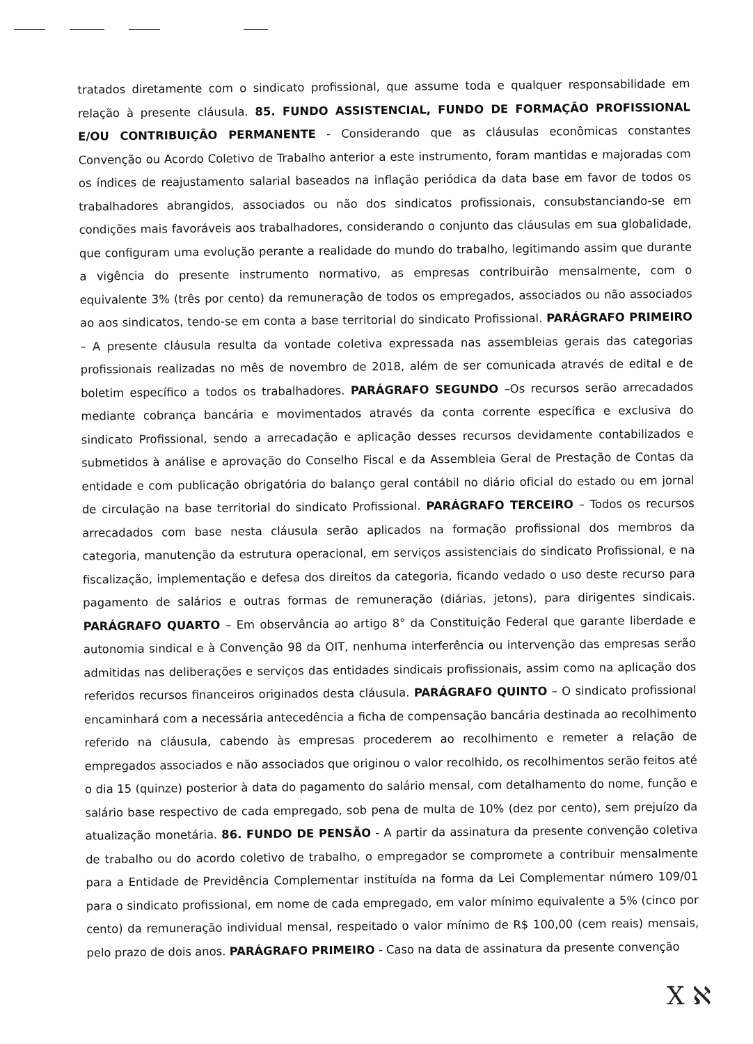tratados diretamente com o sindicato profissional, que assume toda e qualquer responsabilidade em relação à presente cláusula. 85. FUNDO ASSISTENCIAL, FUNDO DE FORMAÇÃO PROFISSIONAL E/OU CONTRIBUIÇÃO PERMANENTE - Considerando que as cláusulas econômicas constantes Convenção ou Acordo Coletivo de Trabalho anterior a este instrumento, foram mantidas e majoradas com os índices de reajustamento salarial baseados na inflação periódica da data base em favor de todos os trabalhadores abrangidos, associados ou não dos sindicatos profissionais, consubstanciando-se em condições mais favoráveis aos trabalhadores, considerando o conjunto das cláusulas em sua globalidade, que configuram uma evolução perante a realidade do mundo do trabalho, legitimando assim que durante a vigência do presente instrumento normativo, as empresas contribuirão mensalmente, com o equivalente 3% (três por cento) da remuneração de todos os empregados, associados ou não associados ao aos sindicatos, tendo-se em conta a base territorial do sindicato Profissional. PARÁGRAFO PRIMEIRO – A presente cláusula resulta da vontade coletiva expressada nas assembleias gerais das categorias profissionais realizadas no mês de novembro de 2018, além de ser comunicada através de edital e de boletim específico a todos os trabalhadores. PARÁGRAFO SEGUNDO –Os recursos serão arrecadados mediante cobrança bancária e movimentados através da conta corrente específica e exclusiva do sindicato Profissional, sendo a arrecadação e aplicação desses recursos devidamente contabilizados e submetidos à análise e aprovação do Conselho Fiscal e da Assembleia Geral de Prestação de Contas da entidade e com publicação obrigatória do balanço geral contábil no diário oficial do estado ou em jornal de circulação na base territorial do sindicato Profissional. PARÁGRAFO TERCEIRO – Todos os recursos arrecadados com base nesta cláusula serão aplicados na formação profissional dos membros da categoria, manutenção da estrutura operacional, em serviços assistenciais do sindicato Profissional, e na fiscalização, implementação e defesa dos direitos da categoria, ficando vedado o uso deste recurso para pagamento de salários e outras formas de remuneração (diárias, jetons), para dirigentes sindicais. PARÁGRAFO QUARTO – Em observância ao artigo 8° da Constituição Federal que garante liberdade e autonomia sindical e à Convenção 98 da OIT, nenhuma interferência ou intervenção das empresas serão admitidas nas deliberações e serviços das entidades sindicais profissionais, assim como na aplicação dos referidos recursos financeiros originados desta cláusula. PARÁGRAFO QUINTO – O sindicato profissional encaminhará com a necessária antecedência a ficha de compensação bancária destinada ao recolhimento referido na cláusula, cabendo às empresas procederem ao recolhimento e remeter a relação de empregados associados e não associados que originou o valor recolhido, os recolhimentos serão feitos até o dia 15 (quinze) posterior à data do pagamento do salário mensal, com detalhamento do nome, função e salário base respectivo de cada empregado, sob pena de multa de 10% (dez por cento), sem prejuízo da atualização monetária. 86. FUNDO DE PENSÃO - A partir da assinatura da presente convenção coletiva de trabalho ou do acordo coletivo de trabalho, o empregador se compromete a contribuir mensalmente para a Entidade de Previdência Complementar instituída na forma da Lei Complementar número 109/01 para o sindicato profissional, em nome de cada empregado, em valor mínimo equivalente a 5% (cinco por cento) da remuneração individual mensal, respeitado o valor mínimo de R$ 100,00 (cem reais) mensais, pelo prazo de dois anos. PARÁGRAFO PRIMEIRO - Caso na data de assinatura da presente convenção
X ℵ